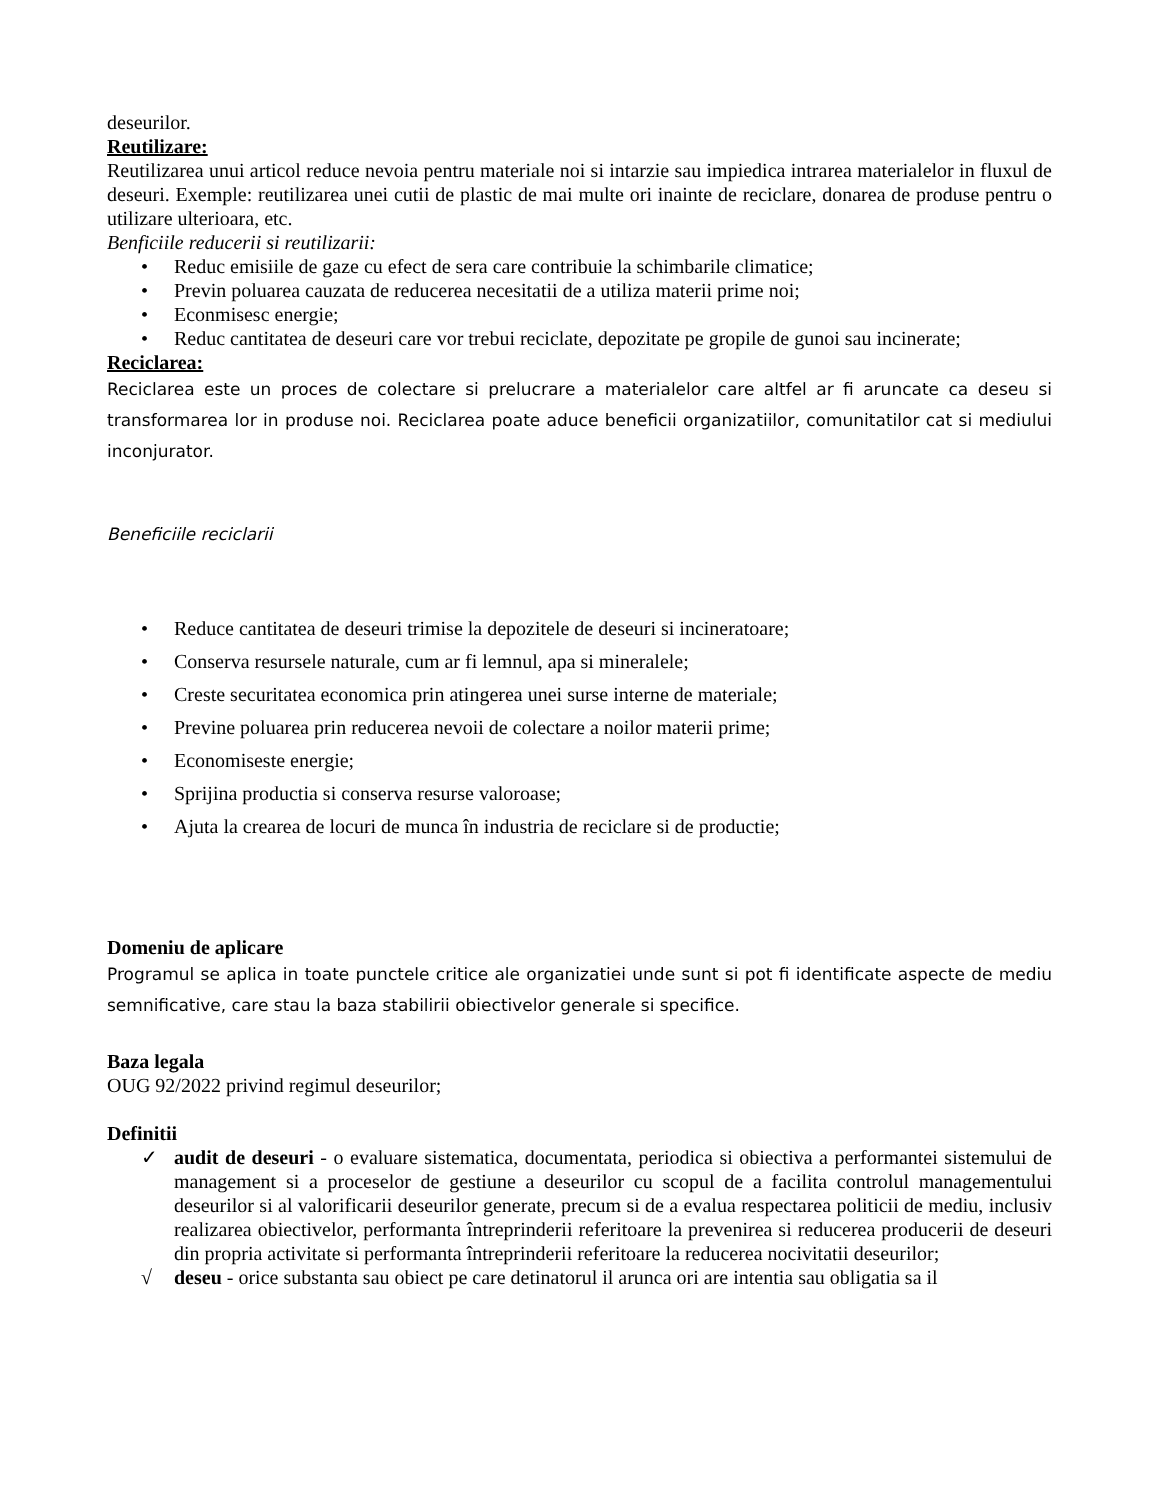deseurilor.
Reutilizare:
Reutilizarea unui articol reduce nevoia pentru materiale noi si intarzie sau impiedica intrarea materialelor in fluxul de deseuri. Exemple: reutilizarea unei cutii de plastic de mai multe ori inainte de reciclare, donarea de produse pentru o utilizare ulterioara, etc.
Benficiile reducerii si reutilizarii:
• Reduc emisiile de gaze cu efect de sera care contribuie la schimbarile climatice;
• Previn poluarea cauzata de reducerea necesitatii de a utiliza materii prime noi;
• Econmisesc energie;
• Reduc cantitatea de deseuri care vor trebui reciclate, depozitate pe gropile de gunoi sau incinerate;
Reciclarea:
Reciclarea este un proces de colectare si prelucrare a materialelor care altfel ar fi aruncate ca deseu si transformarea lor in produse noi. Reciclarea poate aduce beneficii organizatiilor, comunitatilor cat si mediului inconjurator.
Beneficiile reciclarii
• Reduce cantitatea de deseuri trimise la depozitele de deseuri si incineratoare;
• Conserva resursele naturale, cum ar fi lemnul, apa si mineralele;
• Creste securitatea economica prin atingerea unei surse interne de materiale;
• Previne poluarea prin reducerea nevoii de colectare a noilor materii prime;
• Economiseste energie;
• Sprijina productia si conserva resurse valoroase;
• Ajuta la crearea de locuri de munca în industria de reciclare si de productie;
Domeniu de aplicare
Programul se aplica in toate punctele critice ale organizatiei unde sunt si pot fi identificate aspecte de mediu semnificative, care stau la baza stabilirii obiectivelor generale si specifice.
Baza legala
OUG 92/2022 privind regimul deseurilor;
Definitii
✓ audit de deseuri - o evaluare sistematica, documentata, periodica si obiectiva a performantei sistemului de management si a proceselor de gestiune a deseurilor cu scopul de a facilita controlul managementului deseurilor si al valorificarii deseurilor generate, precum si de a evalua respectarea politicii de mediu, inclusiv realizarea obiectivelor, performanta întreprinderii referitoare la prevenirea si reducerea producerii de deseuri din propria activitate si performanta întreprinderii referitoare la reducerea nocivitatii deseurilor;
√ deseu - orice substanta sau obiect pe care detinatorul il arunca ori are intentia sau obligatia sa il